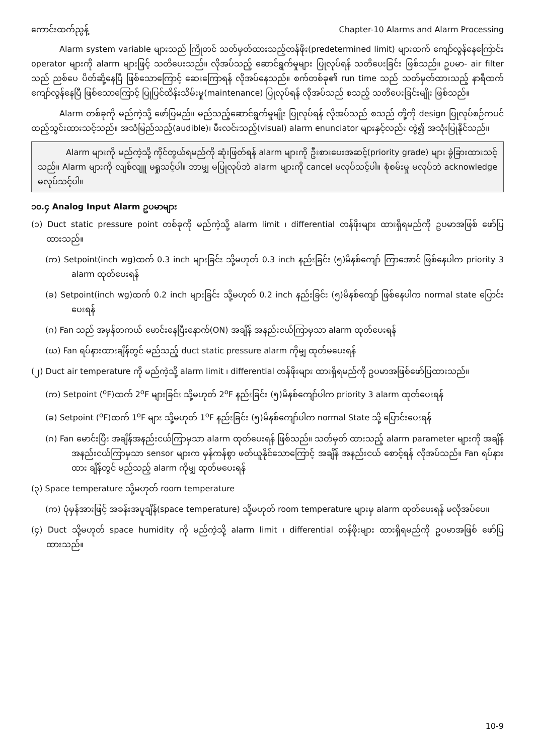ကောင်းထက်ညွန့် Chapter-10 Alarms and Alarm Processing
Alarm system variable များသည် ကြိုတင် သတ်မှတ်ထားသည့်တန်ဖိုး(predetermined limit) များထက် ကျော်လွန်နေကြောင်း operator များကို alarm များဖြင့် သတိပေးသည်။ လိုအပ်သည့် ဆောင်ရွက်မှုများ ပြုလုပ်ရန် သတိပေးခြင်း ဖြစ်သည်။ ဥပမာ- air filter သည် ညစ်ပေ ပိတ်ဆို့နေပြီ ဖြစ်သောကြောင့် ဆေးကြောရန် လိုအပ်နေသည်။ စက်တစ်ခု၏ run time သည် သတ်မှတ်ထားသည့် နာရီထက် ကျော်လွန်နေပြီ ဖြစ်သောကြောင့် ပြုပြင်ထိန်းသိမ်းမှု(maintenance) ပြုလုပ်ရန် လိုအပ်သည် စသည့် သတိပေးခြင်းမျိုး ဖြစ်သည်။
Alarm တစ်ခုကို မည်ကဲ့သို့ ဖော်ပြမည်။ မည်သည့်ဆောင်ရွက်မှုမျိုး ပြုလုပ်ရန် လိုအပ်သည် စသည် တို့ကို design ပြုလုပ်စဉ်ကပင် ထည့်သွင်းထားသင့်သည်။ အသံမြည်သည့်(audible)၊ မီးလင်းသည့်(visual) alarm enunciator များနှင့်လည်း တွဲ၍ အသုံးပြုနိုင်သည်။
Alarm များကို မည်ကဲ့သို့ ကိုင်တွယ်ရမည်ကို ဆုံးဖြတ်ရန် alarm များကို ဦးစားပေးအဆင့်(priority grade) များ ခွဲခြားထားသင့်သည်။ Alarm များကို လျစ်လျူ မရှုသင့်ပါ။ ဘာမျှ မပြုလုပ်ဘဲ alarm များကို cancel မလုပ်သင့်ပါ။ စုံစမ်းမှု မလုပ်ဘဲ acknowledge မလုပ်သင့်ပါ။
၁၀.၄ Analog Input Alarm ဥပမာများ
(၁) Duct static pressure point တစ်ခုကို မည်ကဲ့သို့ alarm limit ၊ differential တန်ဖိုးများ ထားရှိရမည်ကို ဥပမာအဖြစ် ဖော်ပြထားသည်။
(က) Setpoint(inch wg)ထက် 0.3 inch များခြင်း သို့မဟုတ် 0.3 inch နည်းခြင်း (၅)မိနစ်ကျော် ကြာအောင် ဖြစ်နေပါက priority 3 alarm ထုတ်ပေးရန်
(ခ) Setpoint(inch wg)ထက် 0.2 inch များခြင်း သို့မဟုတ် 0.2 inch နည်းခြင်း (၅)မိနစ်ကျော် ဖြစ်နေပါက normal state ပြောင်းပေးရန်
(ဂ) Fan သည် အမှန်တကယ် မောင်းနေပြီးနောက်(ON) အချိန် အနည်းငယ်ကြာမှသာ alarm ထုတ်ပေးရန်
(ဃ) Fan ရပ်နားထားချိန်တွင် မည်သည့် duct static pressure alarm ကိုမျှ ထုတ်မပေးရန်
(၂) Duct air temperature ကို မည်ကဲ့သို့ alarm limit ၊ differential တန်ဖိုးများ ထားရှိရမည်ကို ဥပမာအဖြစ်ဖော်ပြထားသည်။
(က) Setpoint (<sup>o</sup>F)ထက် 2<sup>o</sup>F များခြင်း သို့မဟုတ် 2<sup>o</sup>F နည်းခြင်း (၅)မိနစ်ကျော်ပါက priority 3 alarm ထုတ်ပေးရန်
(ခ) Setpoint (<sup>o</sup>F)ထက် 1<sup>o</sup>F များ သို့မဟုတ် 1<sup>o</sup>F နည်းခြင်း (၅)မိနစ်ကျော်ပါက normal State သို့ ပြောင်းပေးရန်
(ဂ) Fan မောင်းပြီး အချိန်အနည်းငယ်ကြာမှသာ alarm ထုတ်ပေးရန် ဖြစ်သည်။ သတ်မှတ် ထားသည့် alarm parameter များကို အချိန်အနည်းငယ်ကြာမှသာ sensor များက မှန်ကန်စွာ ဖတ်ယူနိုင်သောကြောင့် အချိန် အနည်းငယ် စောင့်ရန် လိုအပ်သည်။ Fan ရပ်နားထား ချိန်တွင် မည်သည့် alarm ကိုမျှ ထုတ်မပေးရန်
(၃) Space temperature သို့မဟုတ် room temperature
(က) ပုံမှန်အားဖြင့် အခန်းအပူချိန်(space temperature) သို့မဟုတ် room temperature များမှ alarm ထုတ်ပေးရန် မလိုအပ်ပေ။
(၄) Duct သို့မဟုတ် space humidity ကို မည်ကဲ့သို့ alarm limit ၊ differential တန်ဖိုးများ ထားရှိရမည်ကို ဥပမာအဖြစ် ဖော်ပြထားသည်။
10-9